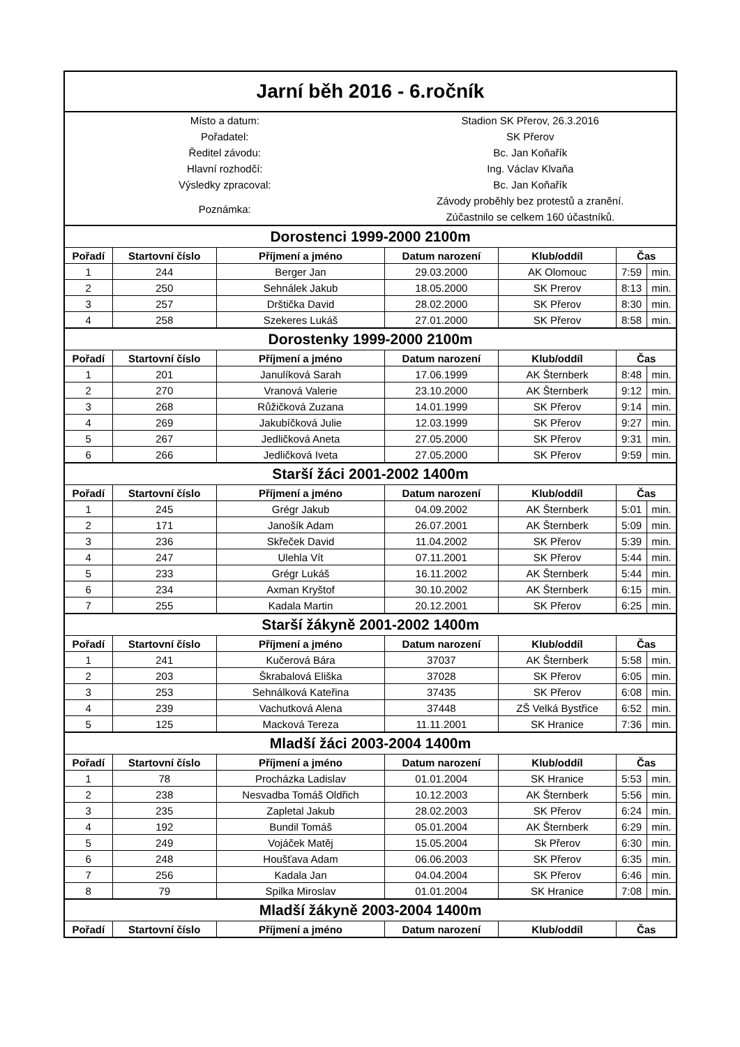| Jarní běh 2016 - 6.ročník | | | | | | |
| Místo a datum: | | | Stadion SK Přerov, 26.3.2016 | | | |
| Pořadatel: | | | SK Přerov | | | |
| Ředitel závodu: | | | Bc. Jan Koňařík | | | |
| Hlavní rozhodčí: | | | Ing. Václav Klvaňa | | | |
| Výsledky zpracoval: | | | Bc. Jan Koňařík | | | |
| Poznámka: | | | Závody proběhly bez protestů a zranění. | | | |
| | | | Zúčastnilo se celkem 160 účastníků. | | | |
| Dorostenci 1999-2000 2100m | | | | | | |
| Pořadí | Startovní číslo | Příjmení a jméno | Datum narození | Klub/oddíl | Čas | |
| 1 | 244 | Berger Jan | 29.03.2000 | AK Olomouc | 7:59 | min. |
| 2 | 250 | Sehnálek Jakub | 18.05.2000 | SK Prerov | 8:13 | min. |
| 3 | 257 | Drštička David | 28.02.2000 | SK Přerov | 8:30 | min. |
| 4 | 258 | Szekeres Lukáš | 27.01.2000 | SK Přerov | 8:58 | min. |
| Dorostenky 1999-2000 2100m | | | | | | |
| Pořadí | Startovní číslo | Příjmení a jméno | Datum narození | Klub/oddíl | Čas | |
| 1 | 201 | Janulíková Sarah | 17.06.1999 | AK Šternberk | 8:48 | min. |
| 2 | 270 | Vranová Valerie | 23.10.2000 | AK Šternberk | 9:12 | min. |
| 3 | 268 | Růžičková Zuzana | 14.01.1999 | SK Přerov | 9:14 | min. |
| 4 | 269 | Jakubíčková Julie | 12.03.1999 | SK Přerov | 9:27 | min. |
| 5 | 267 | Jedličková Aneta | 27.05.2000 | SK Přerov | 9:31 | min. |
| 6 | 266 | Jedličková Iveta | 27.05.2000 | SK Přerov | 9:59 | min. |
| Starší žáci 2001-2002 1400m | | | | | | |
| Pořadí | Startovní číslo | Příjmení a jméno | Datum narození | Klub/oddíl | Čas | |
| 1 | 245 | Grégr Jakub | 04.09.2002 | AK Šternberk | 5:01 | min. |
| 2 | 171 | Janošík Adam | 26.07.2001 | AK Šternberk | 5:09 | min. |
| 3 | 236 | Skřeček David | 11.04.2002 | SK Přerov | 5:39 | min. |
| 4 | 247 | Ulehla Vít | 07.11.2001 | SK Přerov | 5:44 | min. |
| 5 | 233 | Grégr Lukáš | 16.11.2002 | AK Šternberk | 5:44 | min. |
| 6 | 234 | Axman Kryštof | 30.10.2002 | AK Šternberk | 6:15 | min. |
| 7 | 255 | Kadala Martin | 20.12.2001 | SK Přerov | 6:25 | min. |
| Starší žákyně 2001-2002 1400m | | | | | | |
| Pořadí | Startovní číslo | Příjmení a jméno | Datum narození | Klub/oddíl | Čas | |
| 1 | 241 | Kučerová Bára | 37037 | AK Šternberk | 5:58 | min. |
| 2 | 203 | Škrabalová Eliška | 37028 | SK Přerov | 6:05 | min. |
| 3 | 253 | Sehnálková Kateřina | 37435 | SK Přerov | 6:08 | min. |
| 4 | 239 | Vachutková Alena | 37448 | ZŠ Velká Bystřice | 6:52 | min. |
| 5 | 125 | Macková Tereza | 11.11.2001 | SK Hranice | 7:36 | min. |
| Mladší žáci 2003-2004 1400m | | | | | | |
| Pořadí | Startovní číslo | Příjmení a jméno | Datum narození | Klub/oddíl | Čas | |
| 1 | 78 | Procházka Ladislav | 01.01.2004 | SK Hranice | 5:53 | min. |
| 2 | 238 | Nesvadba Tomáš Oldřich | 10.12.2003 | AK Šternberk | 5:56 | min. |
| 3 | 235 | Zapletal Jakub | 28.02.2003 | SK Přerov | 6:24 | min. |
| 4 | 192 | Bundil Tomáš | 05.01.2004 | AK Šternberk | 6:29 | min. |
| 5 | 249 | Vojáček Matěj | 15.05.2004 | Sk Přerov | 6:30 | min. |
| 6 | 248 | Houšťava Adam | 06.06.2003 | SK Přerov | 6:35 | min. |
| 7 | 256 | Kadala Jan | 04.04.2004 | SK Přerov | 6:46 | min. |
| 8 | 79 | Spilka Miroslav | 01.01.2004 | SK Hranice | 7:08 | min. |
| Mladší žákyně 2003-2004 1400m | | | | | | |
| Pořadí | Startovní číslo | Příjmení a jméno | Datum narození | Klub/oddíl | Čas | |